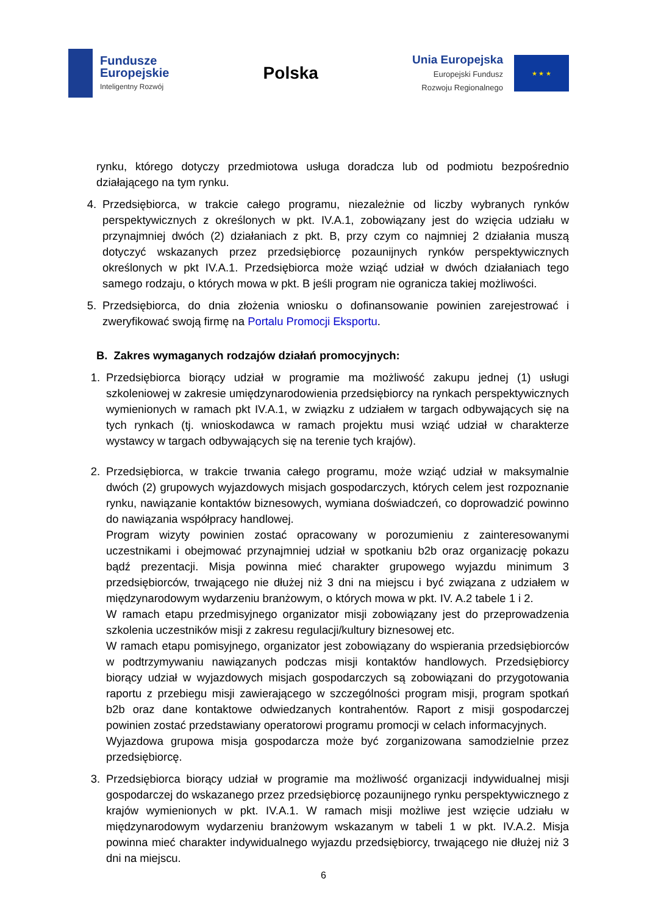Fundusze
Europejskie
Inteligentny Rozwój
Polska
Unia Europejska
Europejski Fundusz
Rozwoju Regionalnego
★ ★ ★
rynku, którego dotyczy przedmiotowa usługa doradcza lub od podmiotu bezpośrednio działającego na tym rynku.
4. Przedsiębiorca, w trakcie całego programu, niezależnie od liczby wybranych rynków perspektywicznych z określonych w pkt. IV.A.1, zobowiązany jest do wzięcia udziału w przynajmniej dwóch (2) działaniach z pkt. B, przy czym co najmniej 2 działania muszą dotyczyć wskazanych przez przedsiębiorcę pozaunijnych rynków perspektywicznych określonych w pkt IV.A.1. Przedsiębiorca może wziąć udział w dwóch działaniach tego samego rodzaju, o których mowa w pkt. B jeśli program nie ogranicza takiej możliwości.
5. Przedsiębiorca, do dnia złożenia wniosku o dofinansowanie powinien zarejestrować i zweryfikować swoją firmę na Portalu Promocji Eksportu.
B. Zakres wymaganych rodzajów działań promocyjnych:
1. Przedsiębiorca biorący udział w programie ma możliwość zakupu jednej (1) usługi szkoleniowej w zakresie umiędzynarodowienia przedsiębiorcy na rynkach perspektywicznych wymienionych w ramach pkt IV.A.1, w związku z udziałem w targach odbywających się na tych rynkach (tj. wnioskodawca w ramach projektu musi wziąć udział w charakterze wystawcy w targach odbywających się na terenie tych krajów).
2. Przedsiębiorca, w trakcie trwania całego programu, może wziąć udział w maksymalnie dwóch (2) grupowych wyjazdowych misjach gospodarczych, których celem jest rozpoznanie rynku, nawiązanie kontaktów biznesowych, wymiana doświadczeń, co doprowadzić powinno do nawiązania współpracy handlowej.
Program wizyty powinien zostać opracowany w porozumieniu z zainteresowanymi uczestnikami i obejmować przynajmniej udział w spotkaniu b2b oraz organizację pokazu bądź prezentacji. Misja powinna mieć charakter grupowego wyjazdu minimum 3 przedsiębiorców, trwającego nie dłużej niż 3 dni na miejscu i być związana z udziałem w międzynarodowym wydarzeniu branżowym, o których mowa w pkt. IV. A.2 tabele 1 i 2.
W ramach etapu przedmisyjnego organizator misji zobowiązany jest do przeprowadzenia szkolenia uczestników misji z zakresu regulacji/kultury biznesowej etc.
W ramach etapu pomisyjnego, organizator jest zobowiązany do wspierania przedsiębiorców w podtrzymywaniu nawiązanych podczas misji kontaktów handlowych. Przedsiębiorcy biorący udział w wyjazdowych misjach gospodarczych są zobowiązani do przygotowania raportu z przebiegu misji zawierającego w szczególności program misji, program spotkań b2b oraz dane kontaktowe odwiedzanych kontrahentów. Raport z misji gospodarczej powinien zostać przedstawiany operatorowi programu promocji w celach informacyjnych.
Wyjazdowa grupowa misja gospodarcza może być zorganizowana samodzielnie przez przedsiębiorcę.
3. Przedsiębiorca biorący udział w programie ma możliwość organizacji indywidualnej misji gospodarczej do wskazanego przez przedsiębiorcę pozaunijnego rynku perspektywicznego z krajów wymienionych w pkt. IV.A.1. W ramach misji możliwe jest wzięcie udziału w międzynarodowym wydarzeniu branżowym wskazanym w tabeli 1 w pkt. IV.A.2. Misja powinna mieć charakter indywidualnego wyjazdu przedsiębiorcy, trwającego nie dłużej niż 3 dni na miejscu.
6